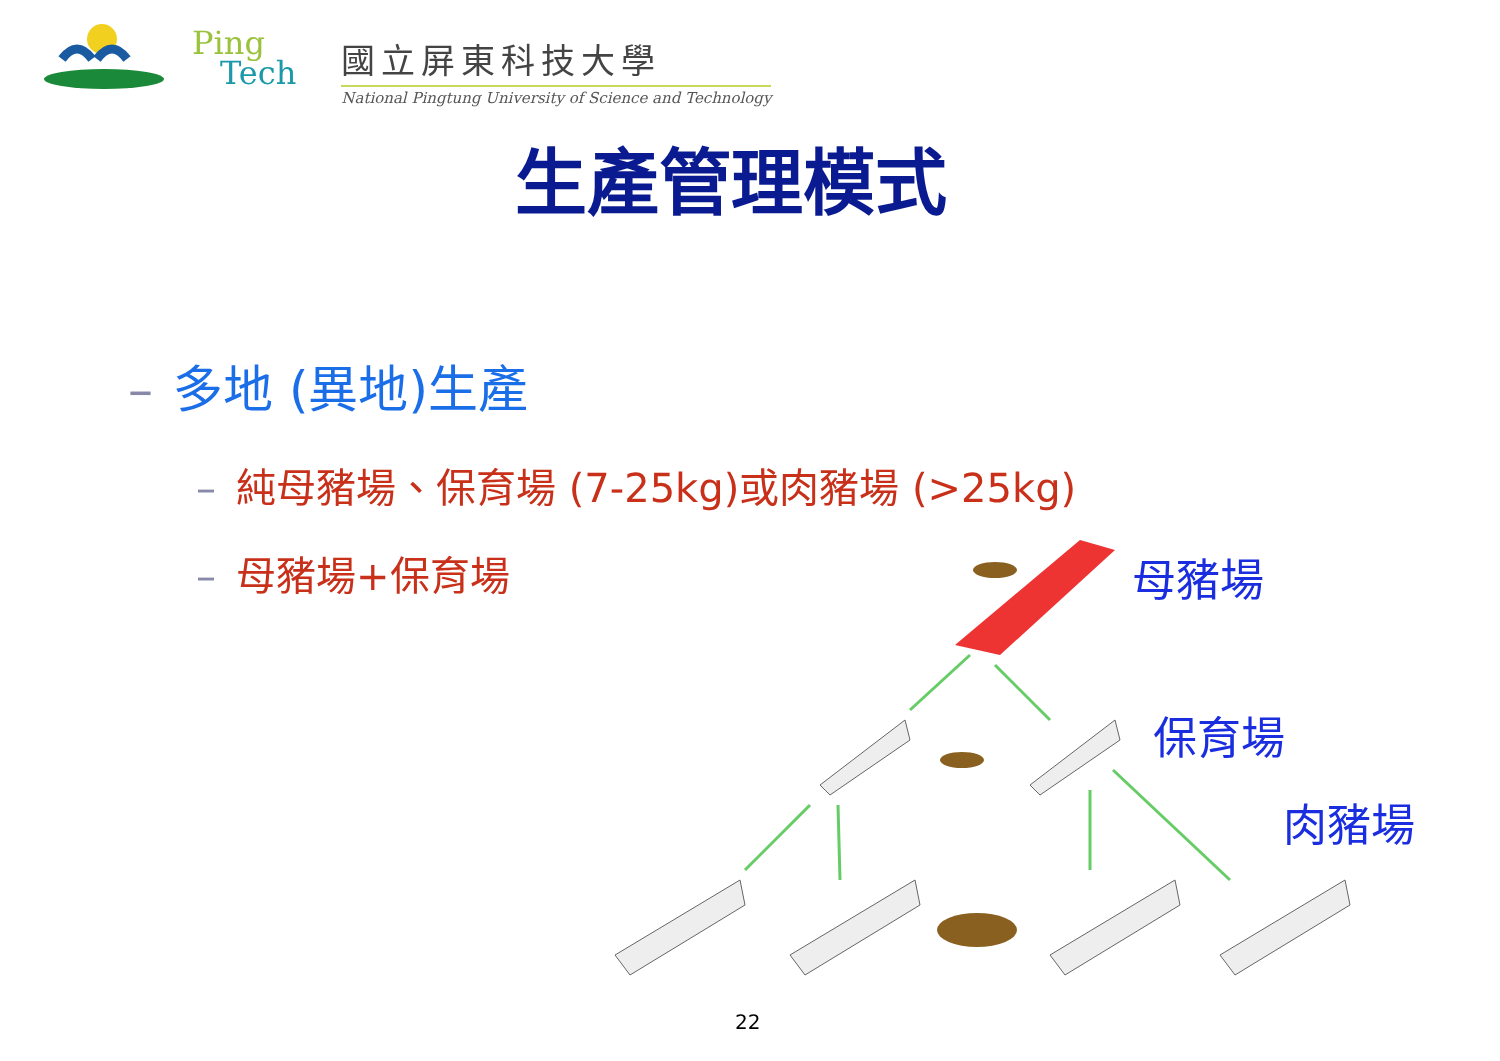Ping
Tech
國立屏東科技大學
National Pingtung University of Science and Technology
生產管理模式
– 多地 (異地)生產
– 純母豬場、保育場 (7-25kg)或肉豬場 (>25kg)
– 母豬場+保育場
母豬場
保育場
肉豬場
22